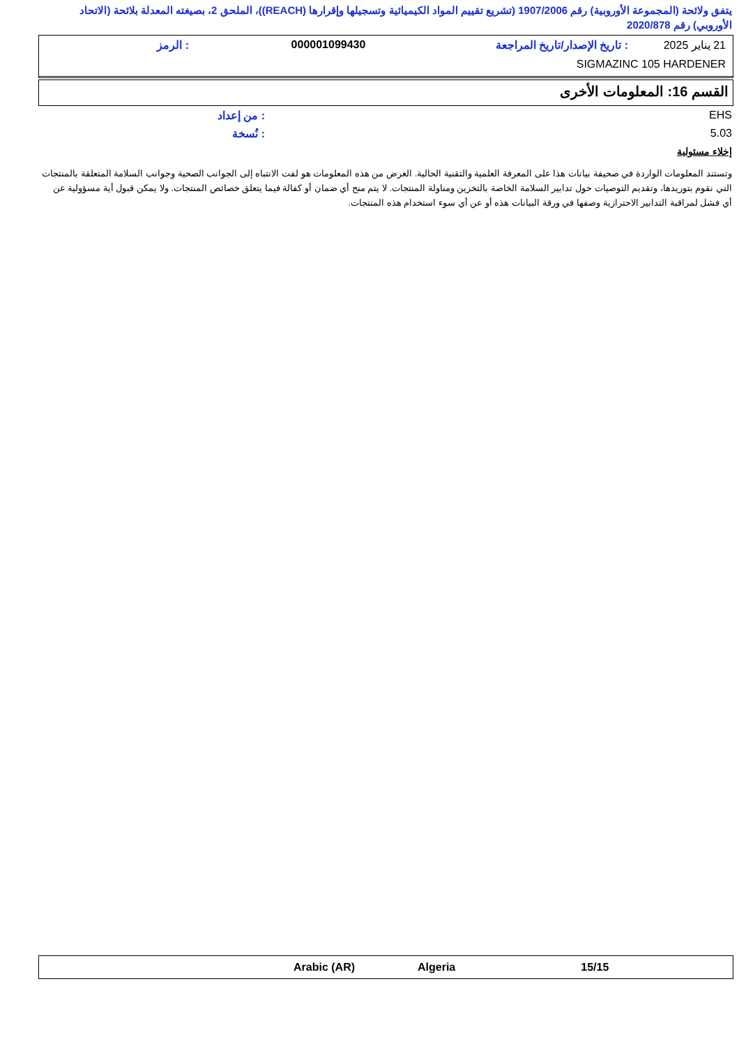يتفق ولائحة (المجموعة الأوروبية) رقم 1907/2006 (تشريع تقييم المواد الكيميائية وتسجيلها وإقرارها (REACH))، الملحق 2، بصيغته المعدلة بلائحة (الاتحاد الأوروبي) رقم 2020/878
21 يناير 2025 : تاريخ الإصدار/تاريخ المراجعة 000001099430 : الرمز
SIGMAZINC 105 HARDENER
القسم 16: المعلومات الأخرى
EHS: من إعداد
5.03: نُسخة
إخلاء مسئولية
وتستند المعلومات الواردة في صحيفة بيانات هذا على المعرفة العلمية والتقنية الحالية. الغرض من هذه المعلومات هو لفت الانتباه إلى الجوانب الصحية وجوانب السلامة المتعلقة بالمنتجات التي نقوم بتوريدها، وتقديم التوصيات حول تدابير السلامة الخاصة بالتخزين ومناولة المنتجات. لا يتم منح أي ضمان أو كفالة فيما يتعلق خصائص المنتجات. ولا يمكن قبول أية مسؤولية عن أي فشل لمراقبة التدابير الاحترازية وصفها في ورقة البيانات هذه أو عن أي سوء استخدام هذه المنتجات.
Arabic (AR) Algeria 15/15